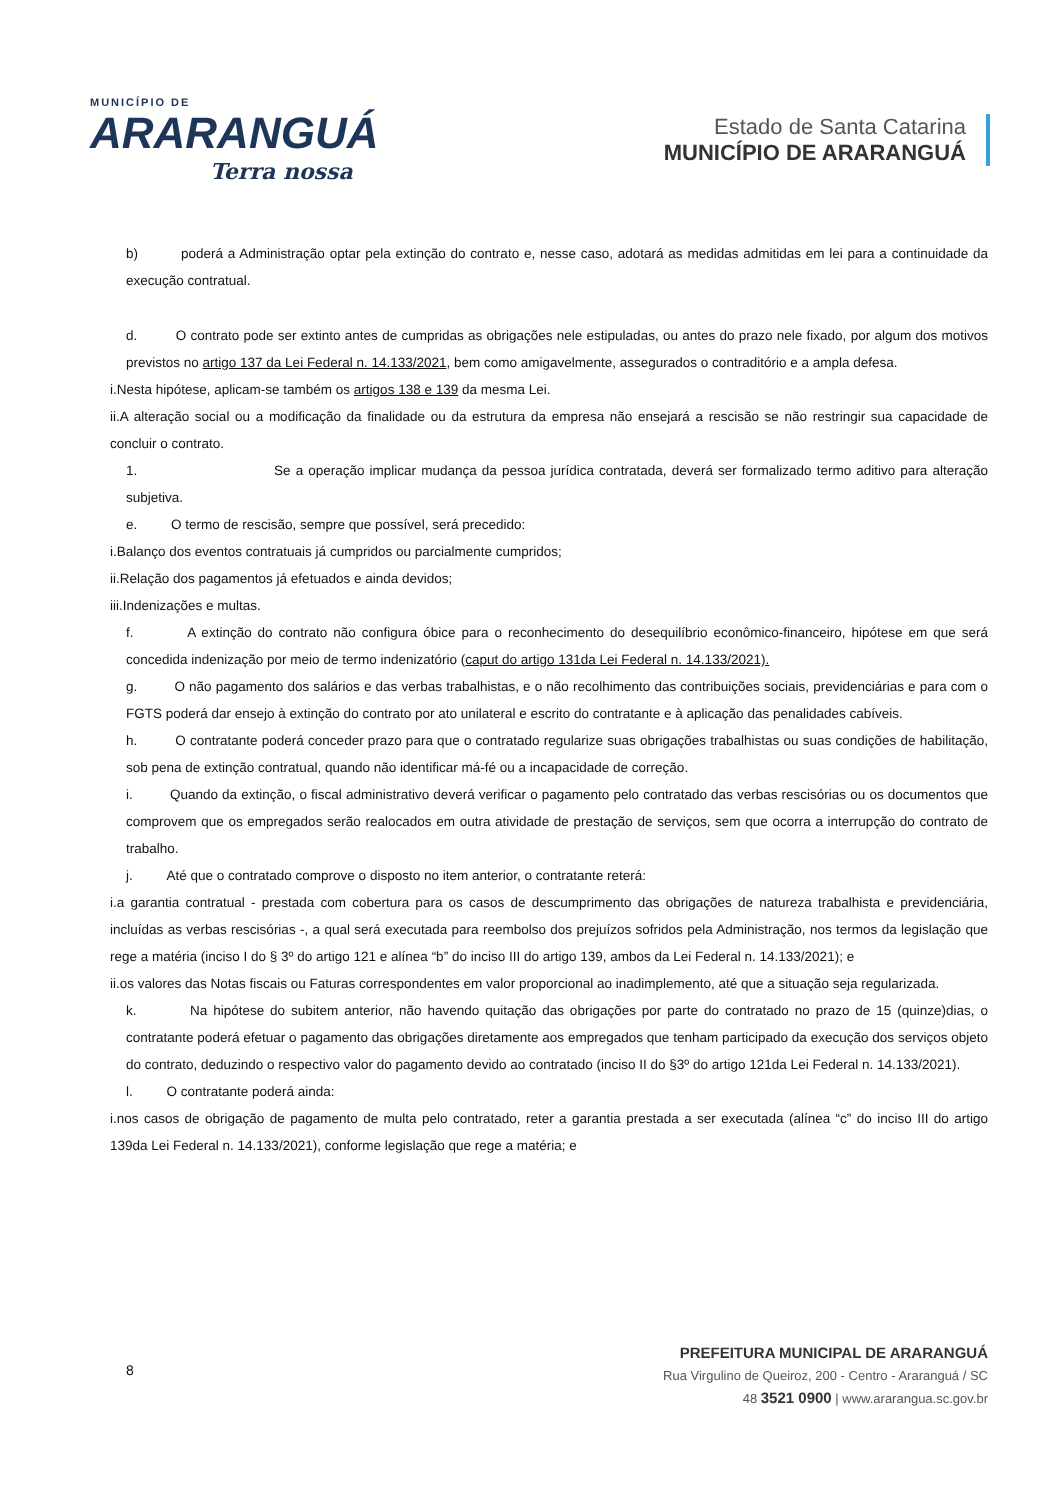MUNICÍPIO DE
ARARANGUÁ
Terra nossa
Estado de Santa Catarina
MUNICÍPIO DE ARARANGUÁ
b) poderá a Administração optar pela extinção do contrato e, nesse caso, adotará as medidas admitidas em lei para a continuidade da execução contratual.
d. O contrato pode ser extinto antes de cumpridas as obrigações nele estipuladas, ou antes do prazo nele fixado, por algum dos motivos previstos no artigo 137 da Lei Federal n. 14.133/2021, bem como amigavelmente, assegurados o contraditório e a ampla defesa.
i.Nesta hipótese, aplicam-se também os artigos 138 e 139 da mesma Lei.
ii.A alteração social ou a modificação da finalidade ou da estrutura da empresa não ensejará a rescisão se não restringir sua capacidade de concluir o contrato.
1. Se a operação implicar mudança da pessoa jurídica contratada, deverá ser formalizado termo aditivo para alteração subjetiva.
e. O termo de rescisão, sempre que possível, será precedido:
i.Balanço dos eventos contratuais já cumpridos ou parcialmente cumpridos;
ii.Relação dos pagamentos já efetuados e ainda devidos;
iii.Indenizações e multas.
f. A extinção do contrato não configura óbice para o reconhecimento do desequilíbrio econômico-financeiro, hipótese em que será concedida indenização por meio de termo indenizatório (caput do artigo 131da Lei Federal n. 14.133/2021).
g. O não pagamento dos salários e das verbas trabalhistas, e o não recolhimento das contribuições sociais, previdenciárias e para com o FGTS poderá dar ensejo à extinção do contrato por ato unilateral e escrito do contratante e à aplicação das penalidades cabíveis.
h. O contratante poderá conceder prazo para que o contratado regularize suas obrigações trabalhistas ou suas condições de habilitação, sob pena de extinção contratual, quando não identificar má-fé ou a incapacidade de correção.
i. Quando da extinção, o fiscal administrativo deverá verificar o pagamento pelo contratado das verbas rescisórias ou os documentos que comprovem que os empregados serão realocados em outra atividade de prestação de serviços, sem que ocorra a interrupção do contrato de trabalho.
j. Até que o contratado comprove o disposto no item anterior, o contratante reterá:
i.a garantia contratual - prestada com cobertura para os casos de descumprimento das obrigações de natureza trabalhista e previdenciária, incluídas as verbas rescisórias -, a qual será executada para reembolso dos prejuízos sofridos pela Administração, nos termos da legislação que rege a matéria (inciso I do § 3º do artigo 121 e alínea “b” do inciso III do artigo 139, ambos da Lei Federal n. 14.133/2021); e
ii.os valores das Notas fiscais ou Faturas correspondentes em valor proporcional ao inadimplemento, até que a situação seja regularizada.
k. Na hipótese do subitem anterior, não havendo quitação das obrigações por parte do contratado no prazo de 15 (quinze)dias, o contratante poderá efetuar o pagamento das obrigações diretamente aos empregados que tenham participado da execução dos serviços objeto do contrato, deduzindo o respectivo valor do pagamento devido ao contratado (inciso II do §3º do artigo 121da Lei Federal n. 14.133/2021).
l. O contratante poderá ainda:
i.nos casos de obrigação de pagamento de multa pelo contratado, reter a garantia prestada a ser executada (alínea “c” do inciso III do artigo 139da Lei Federal n. 14.133/2021), conforme legislação que rege a matéria; e
8
PREFEITURA MUNICIPAL DE ARARANGUÁ
Rua Virgulino de Queiroz, 200 - Centro - Araranguá / SC
48 3521 0900 | www.ararangua.sc.gov.br